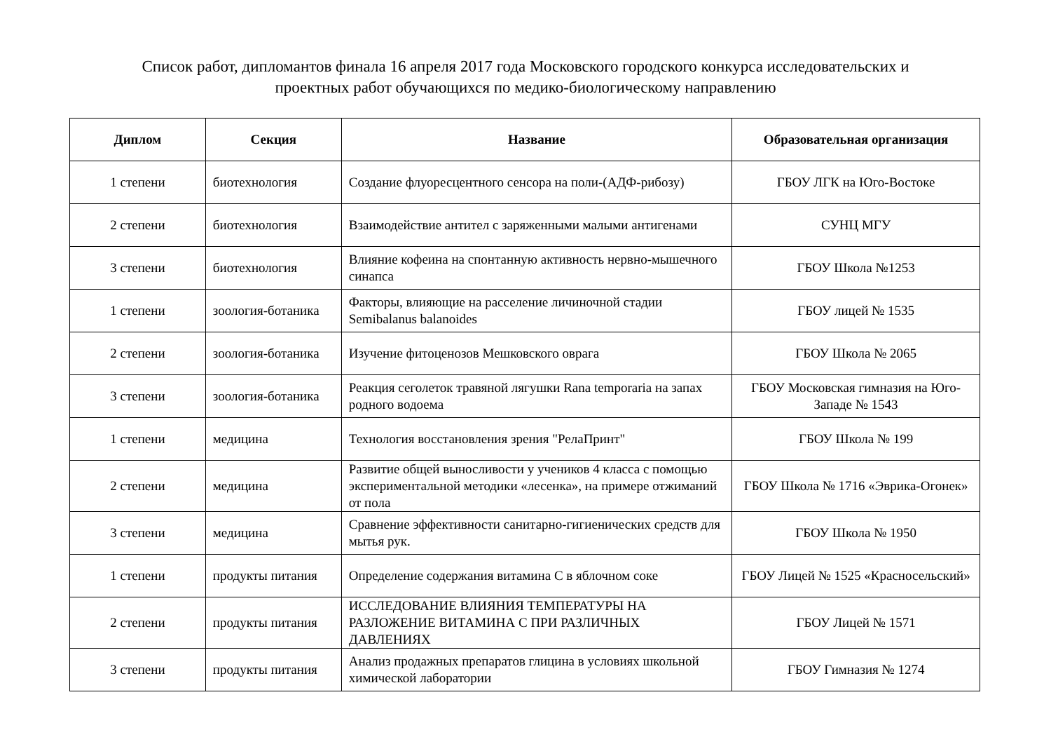Список работ, дипломантов финала 16 апреля 2017 года Московского городского конкурса исследовательских и
проектных работ обучающихся по медико-биологическому направлению
| Диплом | Секция | Название | Образовательная организация |
| --- | --- | --- | --- |
| 1 степени | биотехнология | Создание флуоресцентного сенсора на поли-(АДФ-рибозу) | ГБОУ ЛГК на Юго-Востоке |
| 2 степени | биотехнология | Взаимодействие антител с заряженными малыми антигенами | СУНЦ МГУ |
| 3 степени | биотехнология | Влияние кофеина на спонтанную активность нервно-мышечного синапса | ГБОУ Школа №1253 |
| 1 степени | зоология-ботаника | Факторы, влияющие на расселение личиночной стадии Semibalanus balanoides | ГБОУ лицей № 1535 |
| 2 степени | зоология-ботаника | Изучение фитоценозов Мешковского оврага | ГБОУ Школа № 2065 |
| 3 степени | зоология-ботаника | Реакция сеголеток травяной лягушки Rana temporaria на запах родного водоема | ГБОУ Московская гимназия на Юго-Западе № 1543 |
| 1 степени | медицина | Технология восстановления зрения "РелаПринт" | ГБОУ Школа № 199 |
| 2 степени | медицина | Развитие общей выносливости у учеников 4 класса с помощью экспериментальной методики «лесенка», на примере отжиманий от пола | ГБОУ Школа № 1716 «Эврика-Огонек» |
| 3 степени | медицина | Сравнение эффективности санитарно-гигиенических средств для мытья рук. | ГБОУ Школа № 1950 |
| 1 степени | продукты питания | Определение содержания витамина С в яблочном соке | ГБОУ Лицей № 1525 «Красносельский» |
| 2 степени | продукты питания | ИССЛЕДОВАНИЕ ВЛИЯНИЯ ТЕМПЕРАТУРЫ НА РАЗЛОЖЕНИЕ ВИТАМИНА С ПРИ РАЗЛИЧНЫХ ДАВЛЕНИЯХ | ГБОУ Лицей № 1571 |
| 3 степени | продукты питания | Анализ продажных препаратов глицина в условиях школьной химической лаборатории | ГБОУ Гимназия № 1274 |